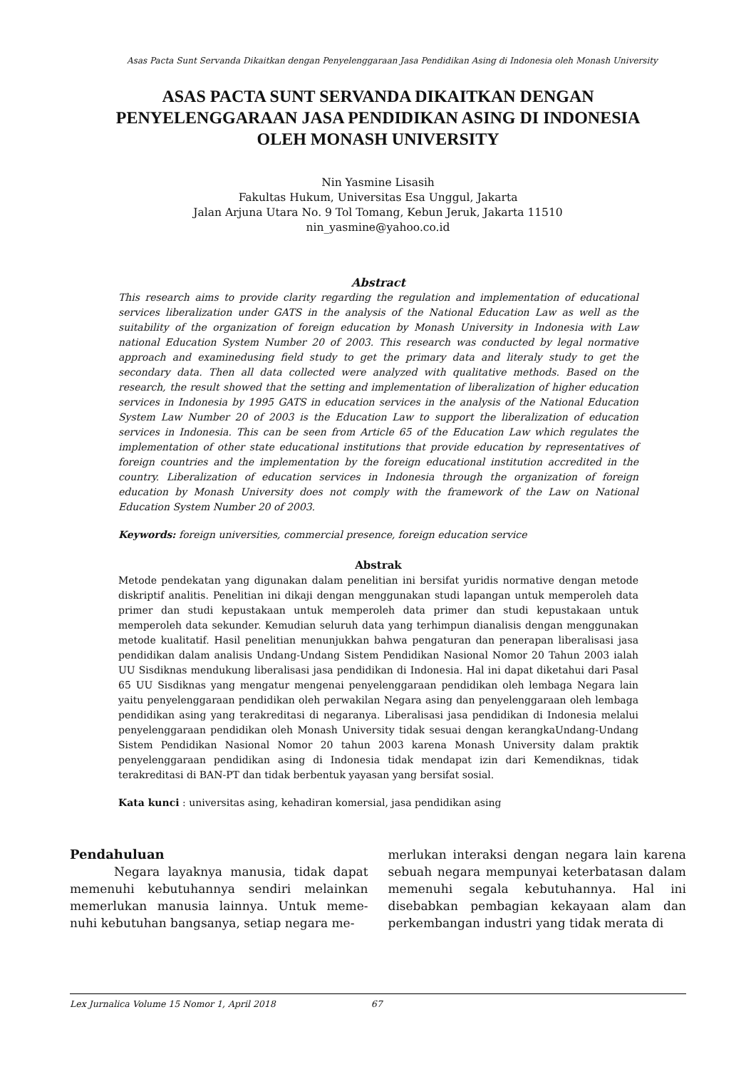Asas Pacta Sunt Servanda Dikaitkan dengan Penyelenggaraan Jasa Pendidikan Asing di Indonesia oleh Monash University
ASAS PACTA SUNT SERVANDA DIKAITKAN DENGAN
PENYELENGGARAAN JASA PENDIDIKAN ASING DI INDONESIA
OLEH MONASH UNIVERSITY
Nin Yasmine Lisasih
Fakultas Hukum, Universitas Esa Unggul, Jakarta
Jalan Arjuna Utara No. 9 Tol Tomang, Kebun Jeruk, Jakarta 11510
nin_yasmine@yahoo.co.id
Abstract
This research aims to provide clarity regarding the regulation and implementation of educational services liberalization under GATS in the analysis of the National Education Law as well as the suitability of the organization of foreign education by Monash University in Indonesia with Law national Education System Number 20 of 2003. This research was conducted by legal normative approach and examinedusing field study to get the primary data and literaly study to get the secondary data. Then all data collected were analyzed with qualitative methods. Based on the research, the result showed that the setting and implementation of liberalization of higher education services in Indonesia by 1995 GATS in education services in the analysis of the National Education System Law Number 20 of 2003 is the Education Law to support the liberalization of education services in Indonesia. This can be seen from Article 65 of the Education Law which regulates the implementation of other state educational institutions that provide education by representatives of foreign countries and the implementation by the foreign educational institution accredited in the country. Liberalization of education services in Indonesia through the organization of foreign education by Monash University does not comply with the framework of the Law on National Education System Number 20 of 2003.
Keywords: foreign universities, commercial presence, foreign education service
Abstrak
Metode pendekatan yang digunakan dalam penelitian ini bersifat yuridis normative dengan metode diskriptif analitis. Penelitian ini dikaji dengan menggunakan studi lapangan untuk memperoleh data primer dan studi kepustakaan untuk memperoleh data primer dan studi kepustakaan untuk memperoleh data sekunder. Kemudian seluruh data yang terhimpun dianalisis dengan menggunakan metode kualitatif. Hasil penelitian menunjukkan bahwa pengaturan dan penerapan liberalisasi jasa pendidikan dalam analisis Undang-Undang Sistem Pendidikan Nasional Nomor 20 Tahun 2003 ialah UU Sisdiknas mendukung liberalisasi jasa pendidikan di Indonesia. Hal ini dapat diketahui dari Pasal 65 UU Sisdiknas yang mengatur mengenai penyelenggaraan pendidikan oleh lembaga Negara lain yaitu penyelenggaraan pendidikan oleh perwakilan Negara asing dan penyelenggaraan oleh lembaga pendidikan asing yang terakreditasi di negaranya. Liberalisasi jasa pendidikan di Indonesia melalui penyelenggaraan pendidikan oleh Monash University tidak sesuai dengan kerangkaUndang-Undang Sistem Pendidikan Nasional Nomor 20 tahun 2003 karena Monash University dalam praktik penyelenggaraan pendidikan asing di Indonesia tidak mendapat izin dari Kemendiknas, tidak terakreditasi di BAN-PT dan tidak berbentuk yayasan yang bersifat sosial.
Kata kunci : universitas asing, kehadiran komersial, jasa pendidikan asing
Pendahuluan
Negara layaknya manusia, tidak dapat memenuhi kebutuhannya sendiri melainkan memerlukan manusia lainnya. Untuk meme-nuhi kebutuhan bangsanya, setiap negara me-
merlukan interaksi dengan negara lain karena sebuah negara mempunyai keterbatasan dalam memenuhi segala kebutuhannya. Hal ini disebabkan pembagian kekayaan alam dan perkembangan industri yang tidak merata di
Lex Jurnalica Volume 15 Nomor 1, April 2018 67